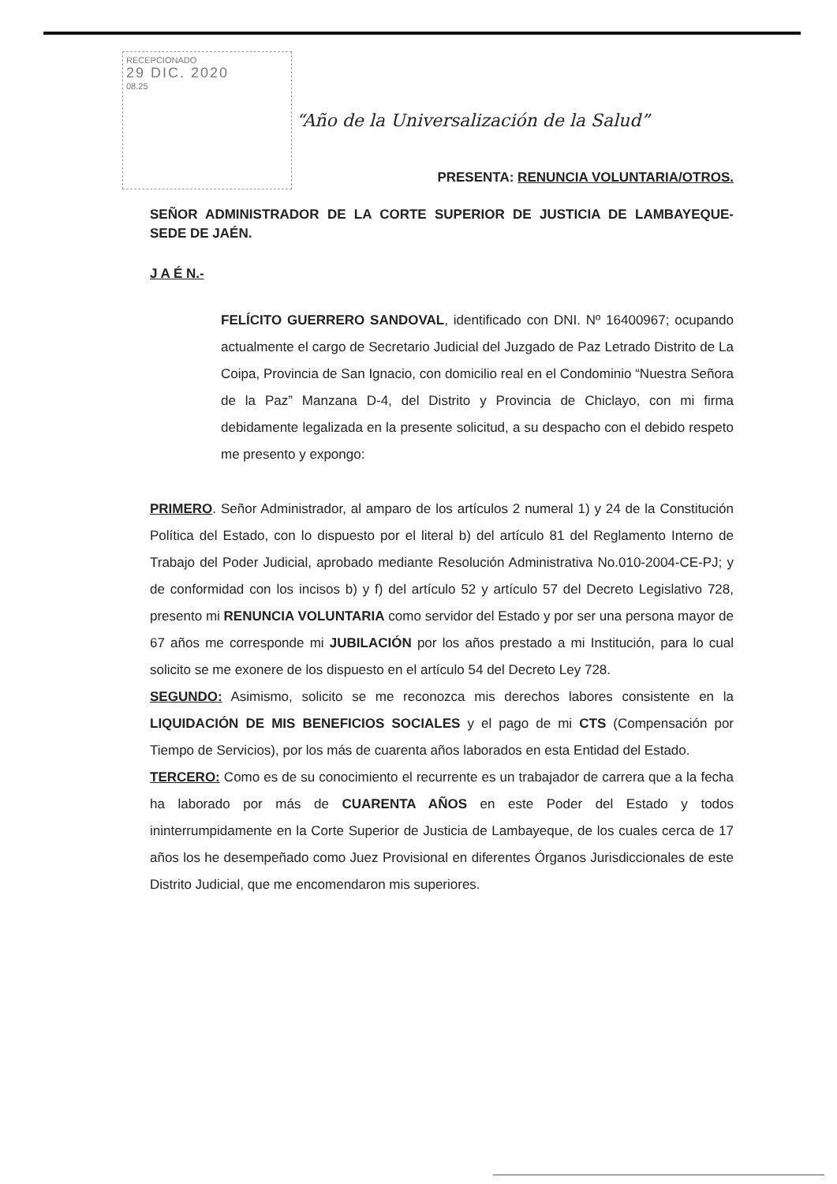RECEPCIONADO
29 DIC. 2020
08.25
“Año de la Universalización de la Salud”
PRESENTA: RENUNCIA VOLUNTARIA/OTROS.
SEÑOR ADMINISTRADOR DE LA CORTE SUPERIOR DE JUSTICIA DE LAMBAYEQUE- SEDE DE JAÉN.
J A É N.-
FELÍCITO GUERRERO SANDOVAL, identificado con DNI. Nº 16400967; ocupando actualmente el cargo de Secretario Judicial del Juzgado de Paz Letrado Distrito de La Coipa, Provincia de San Ignacio, con domicilio real en el Condominio “Nuestra Señora de la Paz” Manzana D-4, del Distrito y Provincia de Chiclayo, con mi firma debidamente legalizada en la presente solicitud, a su despacho con el debido respeto me presento y expongo:
PRIMERO. Señor Administrador, al amparo de los artículos 2 numeral 1) y 24 de la Constitución Política del Estado, con lo dispuesto por el literal b) del artículo 81 del Reglamento Interno de Trabajo del Poder Judicial, aprobado mediante Resolución Administrativa No.010-2004-CE-PJ; y de conformidad con los incisos b) y f) del artículo 52 y artículo 57 del Decreto Legislativo 728, presento mi RENUNCIA VOLUNTARIA como servidor del Estado y por ser una persona mayor de 67 años me corresponde mi JUBILACIÓN por los años prestado a mi Institución, para lo cual solicito se me exonere de los dispuesto en el artículo 54 del Decreto Ley 728.
SEGUNDO: Asimismo, solicito se me reconozca mis derechos labores consistente en la LIQUIDACIÓN DE MIS BENEFICIOS SOCIALES y el pago de mi CTS (Compensación por Tiempo de Servicios), por los más de cuarenta años laborados en esta Entidad del Estado.
TERCERO: Como es de su conocimiento el recurrente es un trabajador de carrera que a la fecha ha laborado por más de CUARENTA AÑOS en este Poder del Estado y todos ininterrumpidamente en la Corte Superior de Justicia de Lambayeque, de los cuales cerca de 17 años los he desempeñado como Juez Provisional en diferentes Órganos Jurisdiccionales de este Distrito Judicial, que me encomendaron mis superiores.